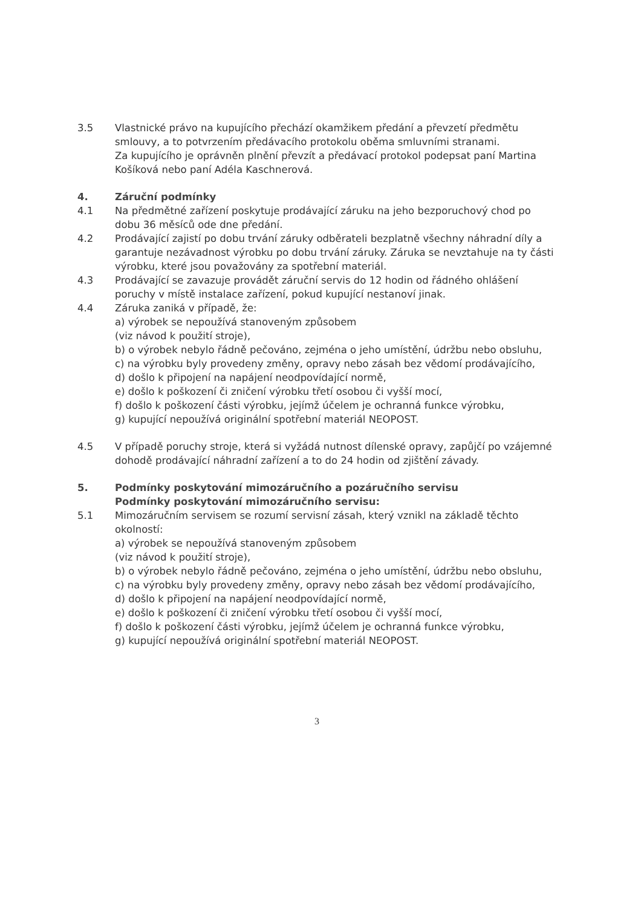3.5 Vlastnické právo na kupujícího přechází okamžikem předání a převzetí předmětu smlouvy, a to potvrzením předávacího protokolu oběma smluvními stranami.
Za kupujícího je oprávněn plnění převzít a předávací protokol podepsat paní Martina Košíková nebo paní Adéla Kaschnerová.
4. Záruční podmínky
4.1 Na předmětné zařízení poskytuje prodávající záruku na jeho bezporuchový chod po dobu 36 měsíců ode dne předání.
4.2 Prodávající zajistí po dobu trvání záruky odběrateli bezplatně všechny náhradní díly a garantuje nezávadnost výrobku po dobu trvání záruky. Záruka se nevztahuje na ty části výrobku, které jsou považovány za spotřební materiál.
4.3 Prodávající se zavazuje provádět záruční servis do 12 hodin od řádného ohlášení poruchy v místě instalace zařízení, pokud kupující nestanoví jinak.
4.4 Záruka zaniká v případě, že:
a) výrobek se nepoužívá stanoveným způsobem
(viz návod k použití stroje),
b) o výrobek nebylo řádně pečováno, zejména o jeho umístění, údržbu nebo obsluhu,
c) na výrobku byly provedeny změny, opravy nebo zásah bez vědomí prodávajícího,
d) došlo k připojení na napájení neodpovídající normě,
e) došlo k poškození či zničení výrobku třetí osobou či vyšší mocí,
f) došlo k poškození části výrobku, jejímž účelem je ochranná funkce výrobku,
g) kupující nepoužívá originální spotřební materiál NEOPOST.
4.5 V případě poruchy stroje, která si vyžádá nutnost dílenské opravy, zapůjčí po vzájemné dohodě prodávající náhradní zařízení a to do 24 hodin od zjištění závady.
5. Podmínky poskytování mimozáručního a pozáručního servisu
Podmínky poskytování mimozáručního servisu:
5.1 Mimozáručním servisem se rozumí servisní zásah, který vznikl na základě těchto okolností:
a) výrobek se nepoužívá stanoveným způsobem
(viz návod k použití stroje),
b) o výrobek nebylo řádně pečováno, zejména o jeho umístění, údržbu nebo obsluhu,
c) na výrobku byly provedeny změny, opravy nebo zásah bez vědomí prodávajícího,
d) došlo k připojení na napájení neodpovídající normě,
e) došlo k poškození či zničení výrobku třetí osobou či vyšší mocí,
f) došlo k poškození části výrobku, jejímž účelem je ochranná funkce výrobku,
g) kupující nepoužívá originální spotřební materiál NEOPOST.
3